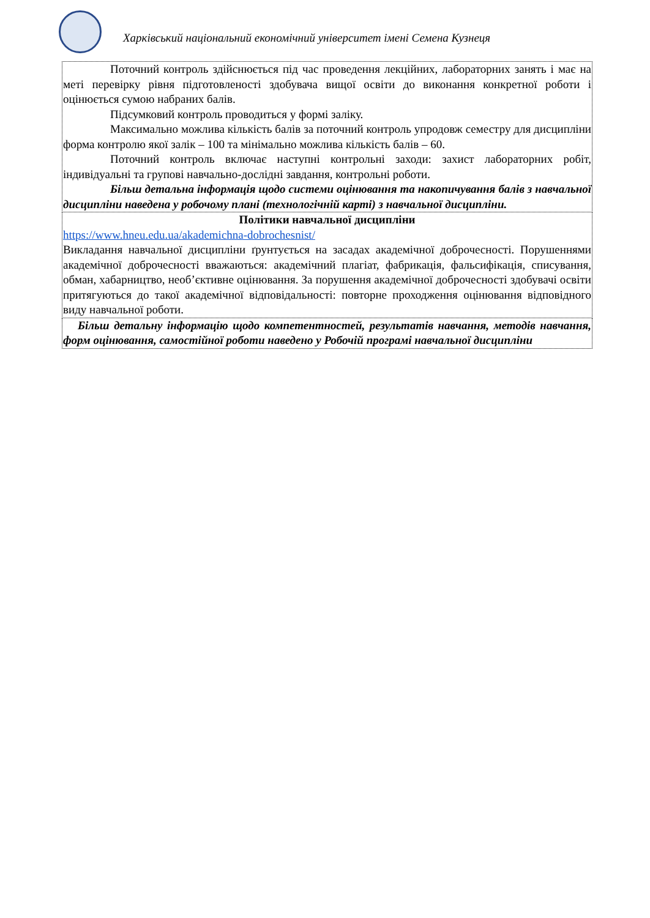Харківський національний економічний університет імені Семена Кузнеця
| Поточний контроль здійснюється під час проведення лекційних, лабораторних занять і має на меті перевірку рівня підготовленості здобувача вищої освіти до виконання конкретної роботи і оцінюється сумою набраних балів. Підсумковий контроль проводиться у формі заліку. Максимально можлива кількість балів за поточний контроль упродовж семестру для дисципліни форма контролю якої залік – 100 та мінімально можлива кількість балів – 60. Поточний контроль включає наступні контрольні заходи: захист лабораторних робіт, індивідуальні та групові навчально-дослідні завдання, контрольні роботи. Більш детальна інформація щодо системи оцінювання та накопичування балів з навчальної дисципліни наведена у робочому плані (технологічній карті) з навчальної дисципліни. |
| Політики навчальної дисципліни https://www.hneu.edu.ua/akademichna-dobrochesnist/ Викладання навчальної дисципліни ґрунтується на засадах академічної доброчесності. Порушеннями академічної доброчесності вважаються: академічний плагіат, фабрикація, фальсифікація, списування, обман, хабарництво, необ’єктивне оцінювання. За порушення академічної доброчесності здобувачі освіти притягуються до такої академічної відповідальності: повторне проходження оцінювання відповідного виду навчальної роботи. |
| Більш детальну інформацію щодо компетентностей, результатів навчання, методів навчання, форм оцінювання, самостійної роботи наведено у Робочій програмі навчальної дисципліни |